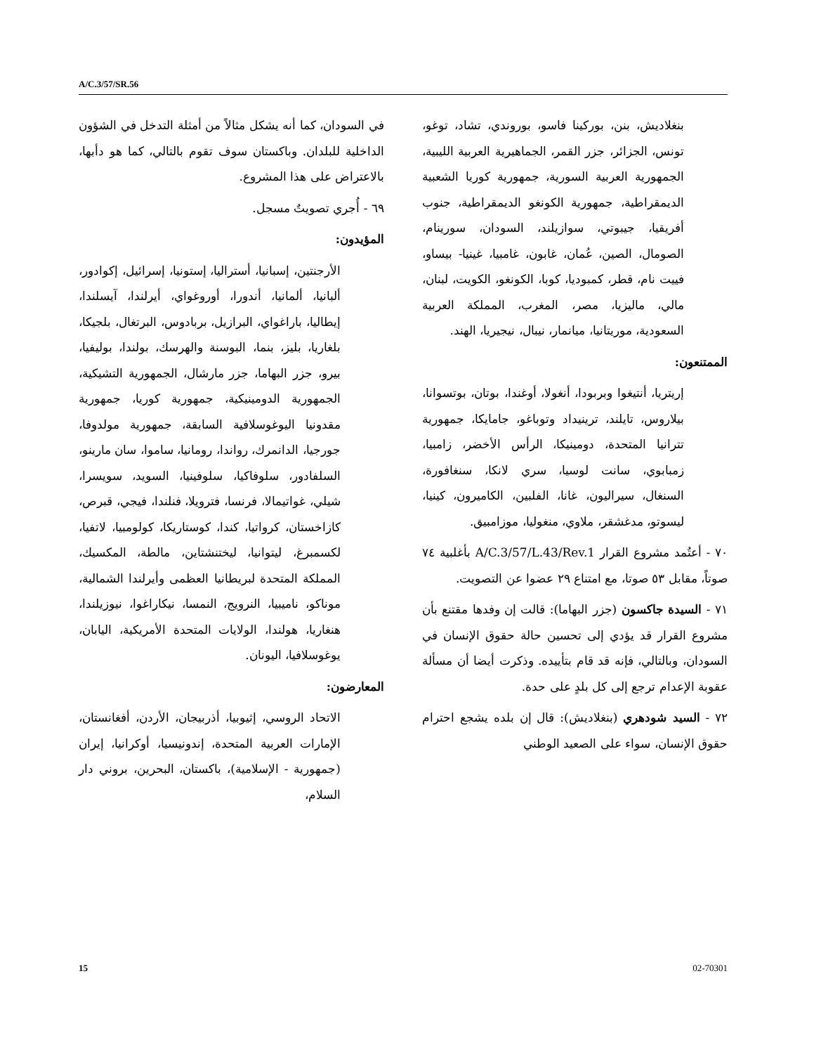A/C.3/57/SR.56
في السودان، كما أنه يشكل مثالاً من أمثلة التدخل في الشؤون الداخلية للبلدان. وباكستان سوف تقوم بالتالي، كما هو دأبها، بالاعتراض على هذا المشروع.
٦٩ - أُجري تصويتٌ مسجل.
المؤيدون:
الأرجنتين، إسبانيا، أستراليا، إستونيا، إسرائيل، إكوادور، ألبانيا، ألمانيا، أندورا، أوروغواي، أيرلندا، آيسلندا، إيطاليا، باراغواي، البرازيل، بربادوس، البرتغال، بلجيكا، بلغاريا، بليز، بنما، البوسنة والهرسك، بولندا، بوليفيا، بيرو، جزر البهاما، جزر مارشال، الجمهورية التشيكية، الجمهورية الدومينيكية، جمهورية كوريا، جمهورية مقدونيا اليوغوسلافية السابقة، جمهورية مولدوفا، جورجيا، الدانمرك، رواندا، رومانيا، ساموا، سان مارينو، السلفادور، سلوفاكيا، سلوفينيا، السويد، سويسرا، شيلي، غواتيمالا، فرنسا، فترويلا، فنلندا، فيجي، قبرص، كازاخستان، كرواتيا، كندا، كوستاريكا، كولومبيا، لاتفيا، لكسمبرغ، ليتوانيا، ليختنشتاين، مالطة، المكسيك، المملكة المتحدة لبريطانيا العظمى وأيرلندا الشمالية، موناكو، ناميبيا، النرويج، النمسا، نيكاراغوا، نيوزيلندا، هنغاريا، هولندا، الولايات المتحدة الأمريكية، اليابان، يوغوسلافيا، اليونان.
المعارضون:
الاتحاد الروسي، إثيوبيا، أذربيجان، الأردن، أفغانستان، الإمارات العربية المتحدة، إندونيسيا، أوكرانيا، إيران (جمهورية - الإسلامية)، باكستان، البحرين، بروني دار السلام،
بنغلاديش، بنن، بوركينا فاسو، بوروندي، تشاد، توغو، تونس، الجزائر، جزر القمر، الجماهيرية العربية الليبية، الجمهورية العربية السورية، جمهورية كوريا الشعبية الديمقراطية، جمهورية الكونغو الديمقراطية، جنوب أفريقيا، جيبوتي، سوازيلند، السودان، سورينام، الصومال، الصين، عُمان، غابون، غامبيا، غينيا- بيساو، فييت نام، قطر، كمبوديا، كوبا، الكونغو، الكويت، لبنان، مالي، ماليزيا، مصر، المغرب، المملكة العربية السعودية، موريتانيا، ميانمار، نيبال، نيجيريا، الهند.
الممتنعون:
إريتريا، أنتيغوا وبربودا، أنغولا، أوغندا، بوتان، بوتسوانا، بيلاروس، تايلند، ترينيداد وتوباغو، جامايكا، جمهورية تترانيا المتحدة، دومينيكا، الرأس الأخضر، زامبيا، زمبابوي، سانت لوسيا، سري لانكا، سنغافورة، السنغال، سيراليون، غانا، الفلبين، الكاميرون، كينيا، ليسوتو، مدغشقر، ملاوي، منغوليا، موزامبيق.
٧٠ - أعتُمد مشروع القرار A/C.3/57/L.43/Rev.1 بأغلبية ٧٤ صوتاً، مقابل ٥٣ صوتا، مع امتناع ٢٩ عضوا عن التصويت.
٧١ - السيدة جاكسون (جزر البهاما): قالت إن وفدها مقتنع بأن مشروع القرار قد يؤدي إلى تحسين حالة حقوق الإنسان في السودان، وبالتالي، فإنه قد قام بتأييده. وذكرت أيضا أن مسألة عقوبة الإعدام ترجع إلى كل بلدٍ على حدة.
٧٢ - السيد شودهري (بنغلاديش): قال إن بلده يشجع احترام حقوق الإنسان، سواء على الصعيد الوطني
15 02-70301